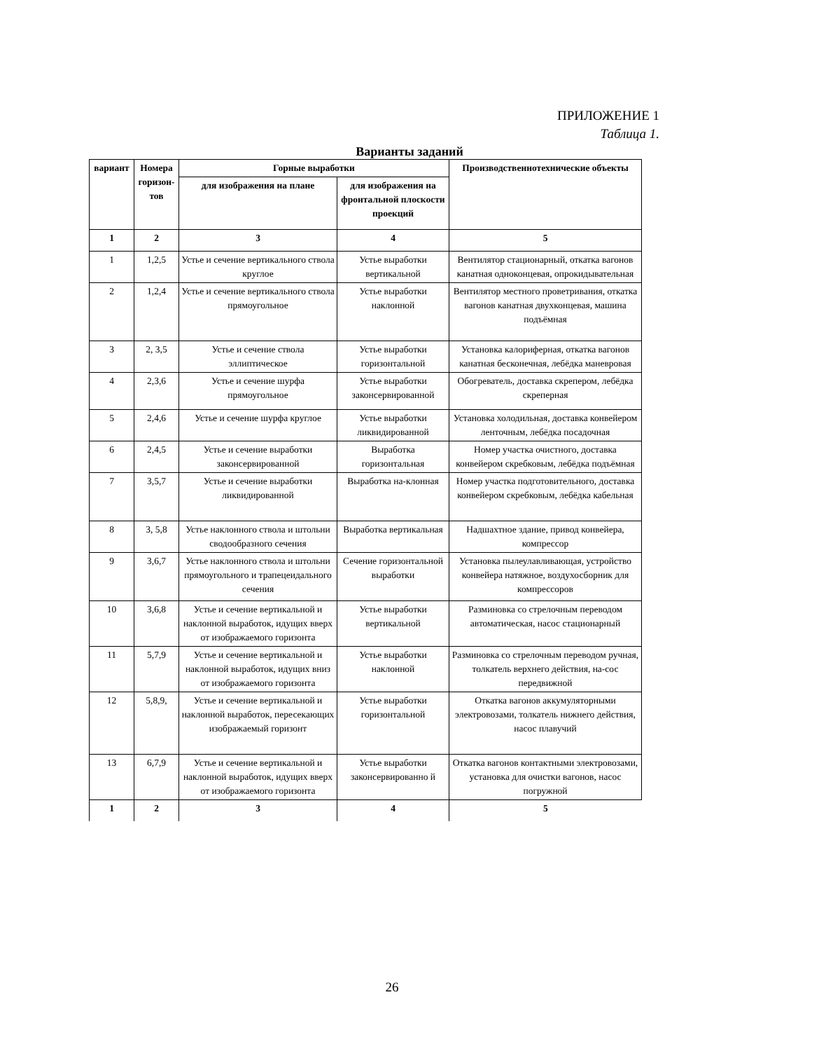ПРИЛОЖЕНИЕ 1
Таблица 1.
Варианты заданий
| вариант | Номера горизон-тов | Горные выработки | | Производственнотехнические объекты |
| --- | --- | --- | --- | --- |
| | | для изображения на плане | для изображения на фронтальной плоскости проекций | |
| 1 | 2 | 3 | 4 | 5 |
| 1 | 1,2,5 | Устье и сечение вертикального ствола круглое | Устье выработки вертикальной | Вентилятор стационарный, откатка вагонов канатная одноконцевая, опрокидывательная |
| 2 | 1,2,4 | Устье и сечение вертикального ствола прямоугольное | Устье выработки наклонной | Вентилятор местного проветривания, откатка вагонов канатная двухконцевая, машина подъёмная |
| 3 | 2, 3,5 | Устье и сечение ствола эллиптическое | Устье выработки горизонтальной | Установка калориферная, откатка вагонов канатная бесконечная, лебёдка маневровая |
| 4 | 2,3,6 | Устье и сечение шурфа прямоугольное | Устье выработки законсервированной | Обогреватель, доставка скрепером, лебёдка скреперная |
| 5 | 2,4,6 | Устье и сечение шурфа круглое | Устье выработки ликвидированной | Установка холодильная, доставка конвейером ленточным, лебёдка посадочная |
| 6 | 2,4,5 | Устье и сечение выработки законсервированной | Выработка горизонтальная | Номер участка очистного, доставка конвейером скребковым, лебёдка подъёмная |
| 7 | 3,5,7 | Устье и сечение выработки ликвидированной | Выработка на-клонная | Номер участка подготовительного, доставка конвейером скребковым, лебёдка кабельная |
| 8 | 3, 5,8 | Устье наклонного ствола и штольни сводообразного сечения | Выработка вертикальная | Надшахтное здание, привод конвейера, компрессор |
| 9 | 3,6,7 | Устье наклонного ствола и штольни прямоугольного и трапецеидального сечения | Сечение горизонтальной выработки | Установка пылеулавливающая, устройство конвейера натяжное, воздухосборник для компрессоров |
| 10 | 3,6,8 | Устье и сечение вертикальной и наклонной выработок, идущих вверх от изображаемого горизонта | Устье выработки вертикальной | Разминовка со стрелочным переводом автоматическая, насос стационарный |
| 11 | 5,7,9 | Устье и сечение вертикальной и наклонной выработок, идущих вниз от изображаемого горизонта | Устье выработки наклонной | Разминовка со стрелочным переводом ручная, толкатель верхнего действия, на-сос передвижной |
| 12 | 5,8,9, | Устье и сечение вертикальной и наклонной выработок, пересекающих изображаемый горизонт | Устье выработки горизонтальной | Откатка вагонов аккумуляторными электровозами, толкатель нижнего действия, насос плавучий |
| 13 | 6,7,9 | Устье и сечение вертикальной и наклонной выработок, идущих вверх от изображаемого горизонта | Устье выработки законсервированно й | Откатка вагонов контактными электровозами, установка для очистки вагонов, насос погружной |
| 1 | 2 | 3 | 4 | 5 |
26